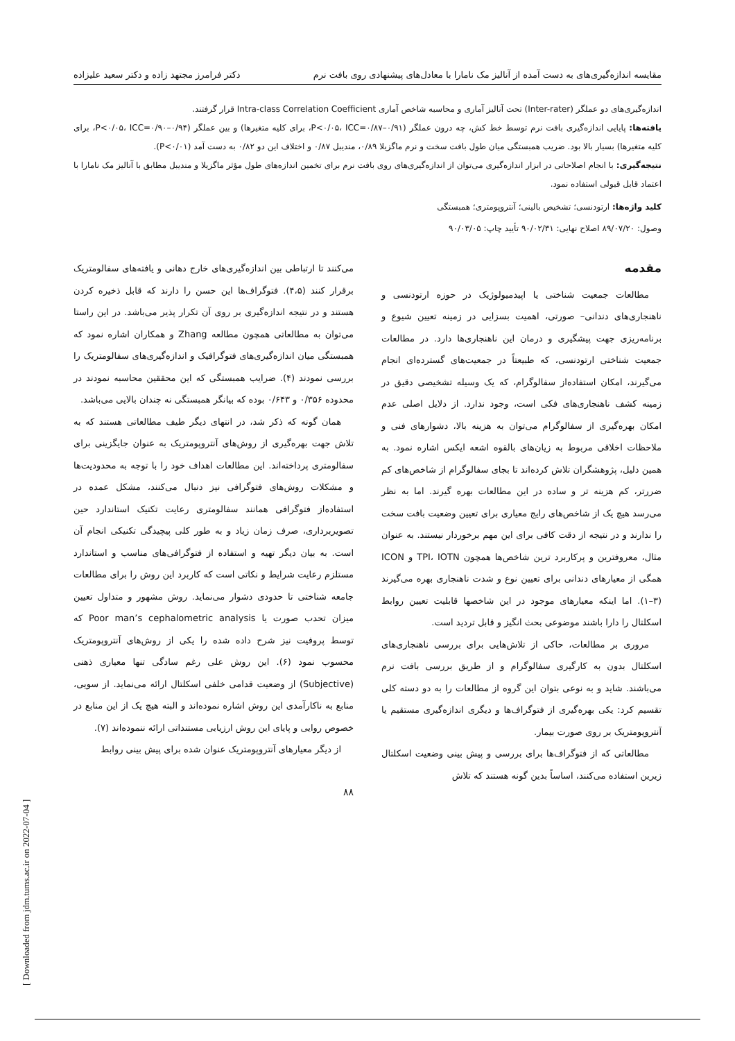[ Downloaded from jdm.tums.ac.ir on 2022-07-04 ]
مقایسه اندازه‌گیری‌های به دست آمده از آنالیز مک نامارا با معادل‌های پیشنهادی روی بافت نرم دکتر فرامرز مجتهد زاده و دکتر سعید علیزاده
اندازه‌گیری‌های دو عملگر (Inter-rater) تحت آنالیز آماری و محاسبه شاخص آماری Intra-class Correlation Coefficient قرار گرفتند.
یافته‌ها: پایایی اندازه‌گیری بافت نرم توسط خط کش، چه درون عملگر (P<۰/۰۵، ICC=۰/۸۷–۰/۹۱، برای کلیه متغیرها) و بین عملگر (P<۰/۰۵، ICC=۰/۹۰–۰/۹۴، برای کلیه متغیرها) بسیار بالا بود. ضریب همبستگی میان طول بافت سخت و نرم ماگزیلا ۰/۸۹، مندیبل ۰/۸۷ و اختلاف این دو ۰/۸۲ به دست آمد (P<۰/۰۱).
نتیجه‌گیری: با انجام اصلاحاتی در ابزار اندازه‌گیری می‌توان از اندازه‌گیری‌های روی بافت نرم برای تخمین اندازه‌های طول مؤثر ماگزیلا و مندیبل مطابق با آنالیز مک نامارا با اعتماد قابل قبولی استفاده نمود.
کلید واژه‌ها: ارتودنسی؛ تشخیص بالینی؛ آنتروپومتری؛ همبستگی
وصول: ۸۹/۰۷/۲۰ اصلاح نهایی: ۹۰/۰۲/۳۱ تأیید چاپ: ۹۰/۰۳/۰۵
مقدمه
مطالعات جمعیت شناختی یا اپیدمیولوژیک در حوزه ارتودنسی و ناهنجاری‌های دندانی– صورتی، اهمیت بسزایی در زمینه تعیین شیوع و برنامه‌ریزی جهت پیشگیری و درمان این ناهنجاری‌ها دارد. در مطالعات جمعیت شناختی ارتودنسی، که طبیعتاً در جمعیت‌های گسترده‌ای انجام می‌گیرند، امکان استفاده‌از سفالوگرام، که یک وسیله تشخیصی دقیق در زمینه کشف ناهنجاری‌های فکی است، وجود ندارد. از دلایل اصلی عدم امکان بهره‌گیری از سفالوگرام می‌توان به هزینه بالا، دشوارهای فنی و ملاحظات اخلاقی مربوط به زیان‌های بالقوه اشعه ایکس اشاره نمود. به همین دلیل، پژوهشگران تلاش کرده‌اند تا بجای سفالوگرام از شاخص‌های کم ضررتر، کم هزینه تر و ساده در این مطالعات بهره گیرند. اما به نظر می‌رسد هیچ یک از شاخص‌های رایج معیاری برای تعیین وضعیت بافت سخت را ندارند و در نتیجه از دقت کافی برای این مهم برخوردار نیستند. به عنوان مثال، معروفترین و پرکاربرد ترین شاخص‌ها همچون TPI، IOTN و ICON همگی از معیارهای دندانی برای تعیین نوع و شدت ناهنجاری بهره می‌گیرند (۳–۱). اما اینکه معیارهای موجود در این شاخصها قابلیت تعیین روابط اسکلتال را دارا باشند موضوعی بحث انگیز و قابل تردید است.
مروری بر مطالعات، حاکی از تلاش‌هایی برای بررسی ناهنجاری‌های اسکلتال بدون به کارگیری سفالوگرام و از طریق بررسی بافت نرم می‌باشند. شاید و به نوعی بتوان این گروه از مطالعات را به دو دسته کلی تقسیم کرد: یکی بهره‌گیری از فتوگراف‌ها و دیگری اندازه‌گیری مستقیم یا آنتروپومتریک بر روی صورت بیمار.
مطالعاتی که از فتوگراف‌ها برای بررسی و پیش بینی وضعیت اسکلتال زیرین استفاده می‌کنند، اساساً بدین گونه هستند که تلاش
می‌کنند تا ارتباطی بین اندازه‌گیری‌های خارج دهانی و یافته‌های سفالومتریک برقرار کنند (۴،۵). فتوگراف‌ها این حسن را دارند که قابل ذخیره کردن هستند و در نتیجه اندازه‌گیری بر روی آن تکرار پذیر می‌باشد. در این راستا می‌توان به مطالعاتی همچون مطالعه Zhang و همکاران اشاره نمود که همبستگی میان اندازه‌گیری‌های فتوگرافیک و اندازه‌گیری‌های سفالومتریک را بررسی نمودند (۴). ضرایب همبستگی که این محققین محاسبه نمودند در محدوده ۰/۳۵۶ و ۰/۶۴۳ بوده که بیانگر همبستگی نه چندان بالایی می‌باشد.
همان گونه که ذکر شد، در انتهای دیگر طیف مطالعاتی هستند که به تلاش جهت بهره‌گیری از روش‌های آنتروپومتریک به عنوان جایگزینی برای سفالومتری پرداخته‌اند. این مطالعات اهداف خود را با توجه به محدودیت‌ها و مشکلات روش‌های فتوگرافی نیز دنبال می‌کنند، مشکل عمده در استفاده‌از فتوگرافی همانند سفالومتری رعایت تکنیک استاندارد حین تصویربرداری، صرف زمان زیاد و به طور کلی پیچیدگی تکنیکی انجام آن است. به بیان دیگر تهیه و استفاده از فتوگرافی‌های مناسب و استاندارد مستلزم رعایت شرایط و نکاتی است که کاربرد این روش را برای مطالعات جامعه شناختی تا حدودی دشوار می‌نماید. روش مشهور و متداول تعیین میزان تحدب صورت یا Poor man’s cephalometric analysis که توسط پروفیت نیز شرح داده شده را یکی از روش‌های آنتروپومتریک محسوب نمود (۶). این روش علی رغم سادگی تنها معیاری ذهنی (Subjective) از وضعیت قدامی خلفی اسکلتال ارائه می‌نماید. از سویی، منابع به ناکارآمدی این روش اشاره نموده‌اند و البته هیچ یک از این منابع در خصوص روایی و پایای این روش ارزیابی مستنداتی ارائه ننموده‌اند (۷).
از دیگر معیارهای آنتروپومتریک عنوان شده برای پیش بینی روابط
۸۸